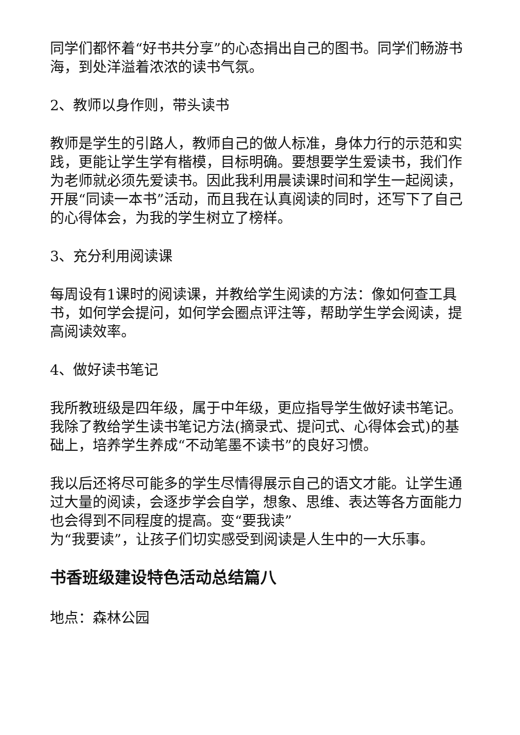同学们都怀着“好书共分享”的心态捐出自己的图书。同学们畅游书海，到处洋溢着浓浓的读书气氛。
2、教师以身作则，带头读书
教师是学生的引路人，教师自己的做人标准，身体力行的示范和实践，更能让学生学有楷模，目标明确。要想要学生爱读书，我们作为老师就必须先爱读书。因此我利用晨读课时间和学生一起阅读，开展“同读一本书”活动，而且我在认真阅读的同时，还写下了自己的心得体会，为我的学生树立了榜样。
3、充分利用阅读课
每周设有1课时的阅读课，并教给学生阅读的方法：像如何查工具书，如何学会提问，如何学会圈点评注等，帮助学生学会阅读，提高阅读效率。
4、做好读书笔记
我所教班级是四年级，属于中年级，更应指导学生做好读书笔记。我除了教给学生读书笔记方法(摘录式、提问式、心得体会式)的基础上，培养学生养成“不动笔墨不读书”的良好习惯。
我以后还将尽可能多的学生尽情得展示自己的语文才能。让学生通过大量的阅读，会逐步学会自学，想象、思维、表达等各方面能力也会得到不同程度的提高。变“要我读”
为“我要读”，让孩子们切实感受到阅读是人生中的一大乐事。
书香班级建设特色活动总结篇八
地点：森林公园